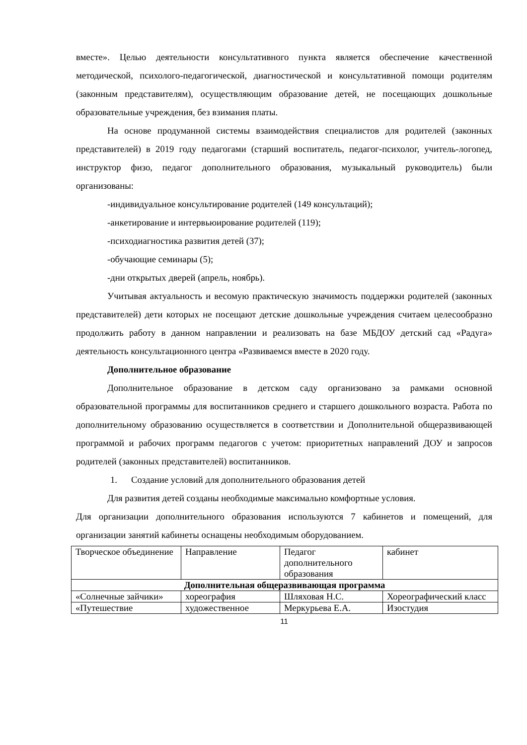вместе». Целью деятельности консультативного пункта является обеспечение качественной методической, психолого-педагогической, диагностической и консультативной помощи родителям (законным представителям), осуществляющим образование детей, не посещающих дошкольные образовательные учреждения, без взимания платы.
На основе продуманной системы взаимодействия специалистов для родителей (законных представителей) в 2019 году педагогами (старший воспитатель, педагог-психолог, учитель-логопед, инструктор физо, педагог дополнительного образования, музыкальный руководитель) были организованы:
-индивидуальное консультирование родителей (149 консультаций);
-анкетирование и интервьюирование родителей (119);
-психодиагностика развития детей (37);
-обучающие семинары (5);
-дни открытых дверей (апрель, ноябрь).
Учитывая актуальность и весомую практическую значимость поддержки родителей (законных представителей) дети которых не посещают детские дошкольные учреждения считаем целесообразно продолжить работу в данном направлении и реализовать на базе МБДОУ детский сад «Радуга» деятельность консультационного центра «Развиваемся вместе в 2020 году.
Дополнительное образование
Дополнительное образование в детском саду организовано за рамками основной образовательной программы для воспитанников среднего и старшего дошкольного возраста. Работа по дополнительному образованию осуществляется в соответствии и Дополнительной общеразвивающей программой и рабочих программ педагогов с учетом: приоритетных направлений ДОУ и запросов родителей (законных представителей) воспитанников.
1. Создание условий для дополнительного образования детей
Для развития детей созданы необходимые максимально комфортные условия.
Для организации дополнительного образования используются 7 кабинетов и помещений, для организации занятий кабинеты оснащены необходимым оборудованием.
| Творческое объединение | Направление | Педагог дополнительного образования | кабинет |
| Дополнительная общеразвивающая программа | | | |
| «Солнечные зайчики» | хореография | Шляховая Н.С. | Хореографический класс |
| «Путешествие | художественное | Меркурьева Е.А. | Изостудия |
11